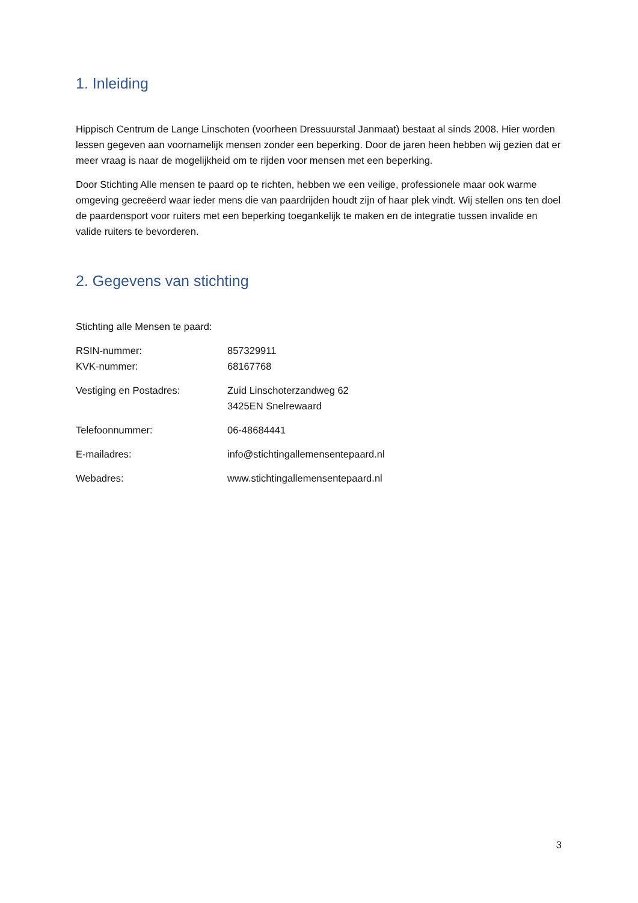1. Inleiding
Hippisch Centrum de Lange Linschoten (voorheen Dressuurstal Janmaat) bestaat al sinds 2008. Hier worden lessen gegeven aan voornamelijk mensen zonder een beperking. Door de jaren heen hebben wij gezien dat er meer vraag is naar de mogelijkheid om te rijden voor mensen met een beperking.
Door Stichting Alle mensen te paard op te richten, hebben we een veilige, professionele maar ook warme omgeving gecreëerd waar ieder mens die van paardrijden houdt zijn of haar plek vindt. Wij stellen ons ten doel de paardensport voor ruiters met een beperking toegankelijk te maken en de integratie tussen invalide en valide ruiters te bevorderen.
2. Gegevens van stichting
Stichting alle Mensen te paard:
RSIN-nummer: 857329911
KVK-nummer: 68167768
Vestiging en Postadres: Zuid Linschoterzandweg 62
3425EN Snelrewaard
Telefoonnummer: 06-48684441
E-mailadres: info@stichtingallemensentepaard.nl
Webadres: www.stichtingallemensentepaard.nl
3